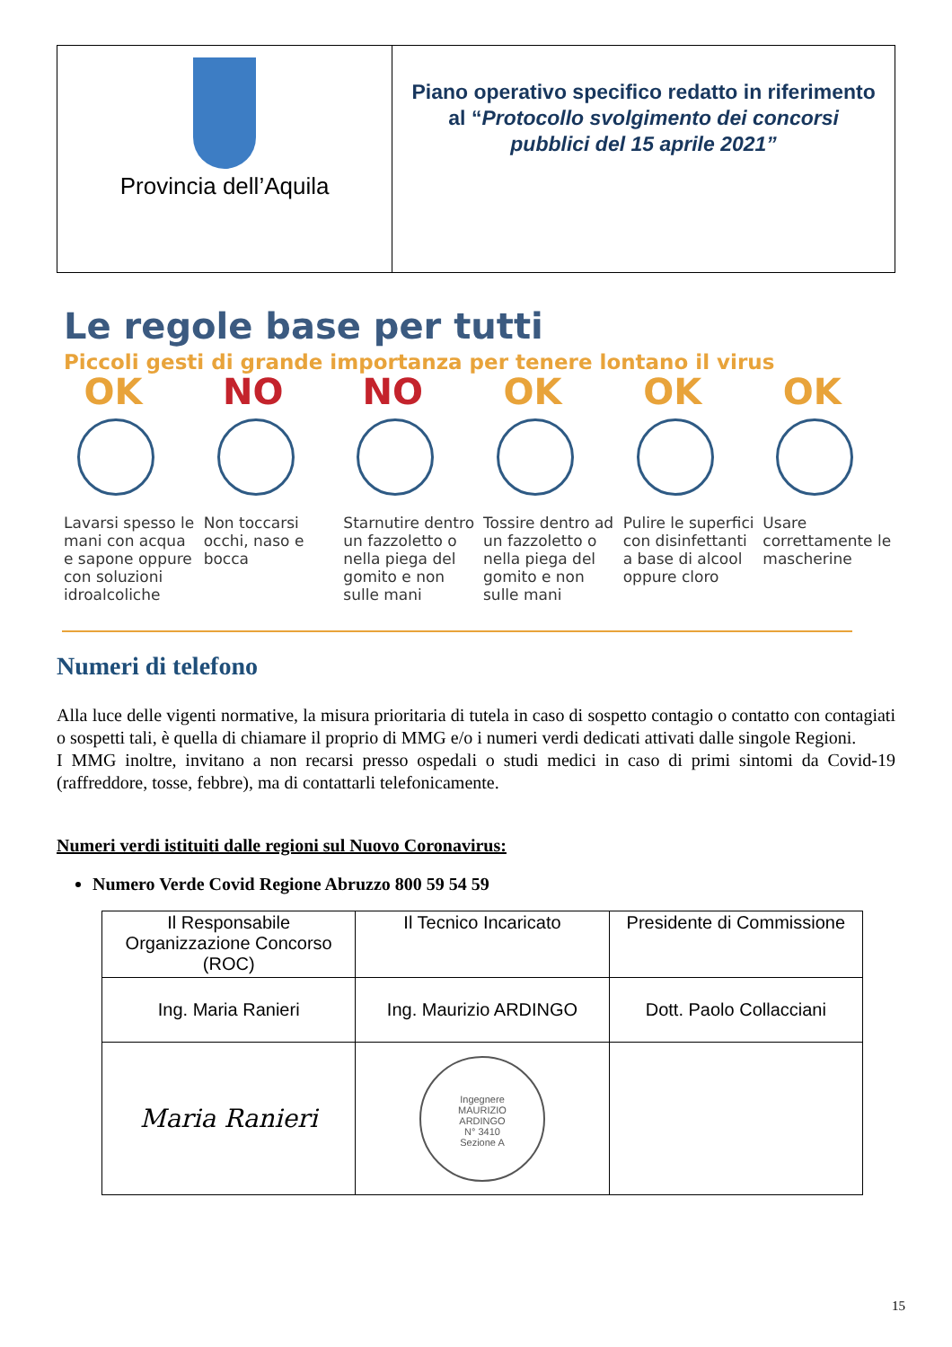| Provincia dell’Aquila | Piano operativo specifico redatto in riferimento al “ Protocollo svolgimento dei concorsi pubblici del 15 aprile 2021” |
Le regole base per tutti
Piccoli gesti di grande importanza per tenere lontano il virus
OK
Lavarsi spesso le mani con acqua e sapone oppure con soluzioni idroalcoliche
NO
Non toccarsi occhi, naso e bocca
NO
Starnutire dentro un fazzoletto o nella piega del gomito e non sulle mani
OK
Tossire dentro ad un fazzoletto o nella piega del gomito e non sulle mani
OK
Pulire le superfici con disinfettanti a base di alcool oppure cloro
OK
Usare correttamente le mascherine
Numeri di telefono
Alla luce delle vigenti normative, la misura prioritaria di tutela in caso di sospetto contagio o contatto con contagiati o sospetti tali, è quella di chiamare il proprio di MMG e/o i numeri verdi dedicati attivati dalle singole Regioni.
I MMG inoltre, invitano a non recarsi presso ospedali o studi medici in caso di primi sintomi da Covid-19 (raffreddore, tosse, febbre), ma di contattarli telefonicamente.
Numeri verdi istituiti dalle regioni sul Nuovo Coronavirus:
Numero Verde Covid Regione Abruzzo 800 59 54 59
| Il Responsabile Organizzazione Concorso (ROC) | Il Tecnico Incaricato | Presidente di Commissione |
| Ing. Maria Ranieri | Ing. Maurizio ARDINGO | Dott. Paolo Collacciani |
| Maria Ranieri | Ingegnere MAURIZIO ARDINGO N° 3410 Sezione A | |
15